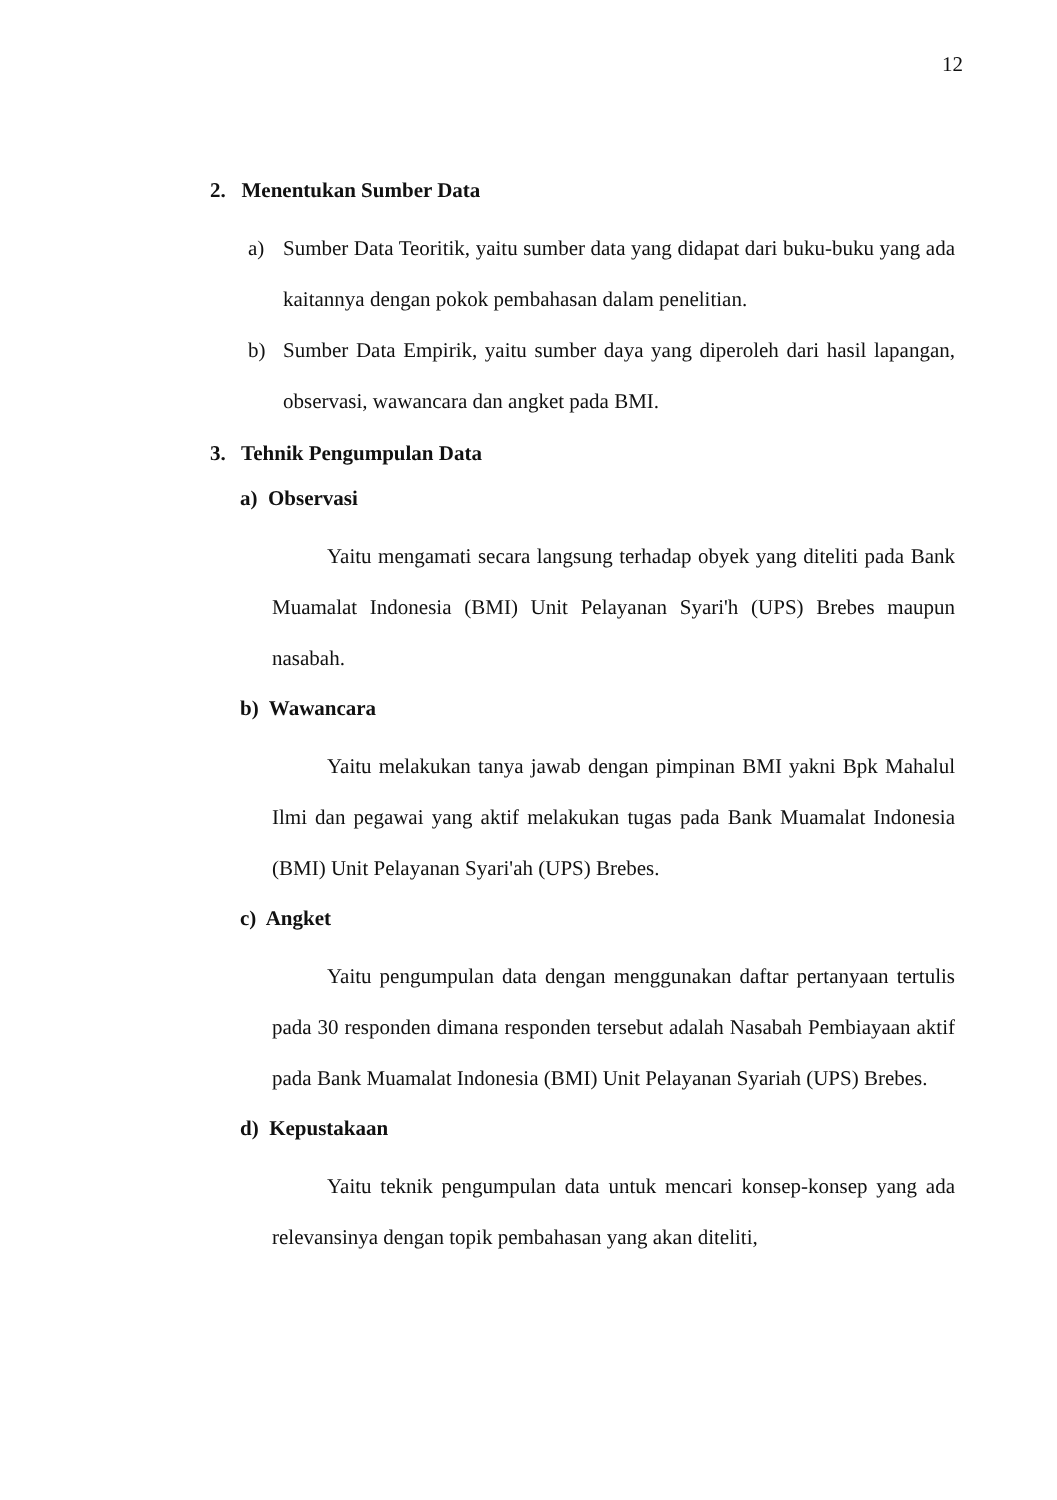12
2. Menentukan Sumber Data
a) Sumber Data Teoritik, yaitu sumber data yang didapat dari buku-buku yang ada kaitannya dengan pokok pembahasan dalam penelitian.
b) Sumber Data Empirik, yaitu sumber daya yang diperoleh dari hasil lapangan, observasi, wawancara dan angket pada BMI.
3. Tehnik Pengumpulan Data
a) Observasi
Yaitu mengamati secara langsung terhadap obyek yang diteliti pada Bank Muamalat Indonesia (BMI) Unit Pelayanan Syari'h (UPS) Brebes maupun nasabah.
b) Wawancara
Yaitu melakukan tanya jawab dengan pimpinan BMI yakni Bpk Mahalul Ilmi dan pegawai yang aktif melakukan tugas pada Bank Muamalat Indonesia (BMI) Unit Pelayanan Syari'ah (UPS) Brebes.
c) Angket
Yaitu pengumpulan data dengan menggunakan daftar pertanyaan tertulis pada 30 responden dimana responden tersebut adalah Nasabah Pembiayaan aktif pada Bank Muamalat Indonesia (BMI) Unit Pelayanan Syariah (UPS) Brebes.
d) Kepustakaan
Yaitu teknik pengumpulan data untuk mencari konsep-konsep yang ada relevansinya dengan topik pembahasan yang akan diteliti,